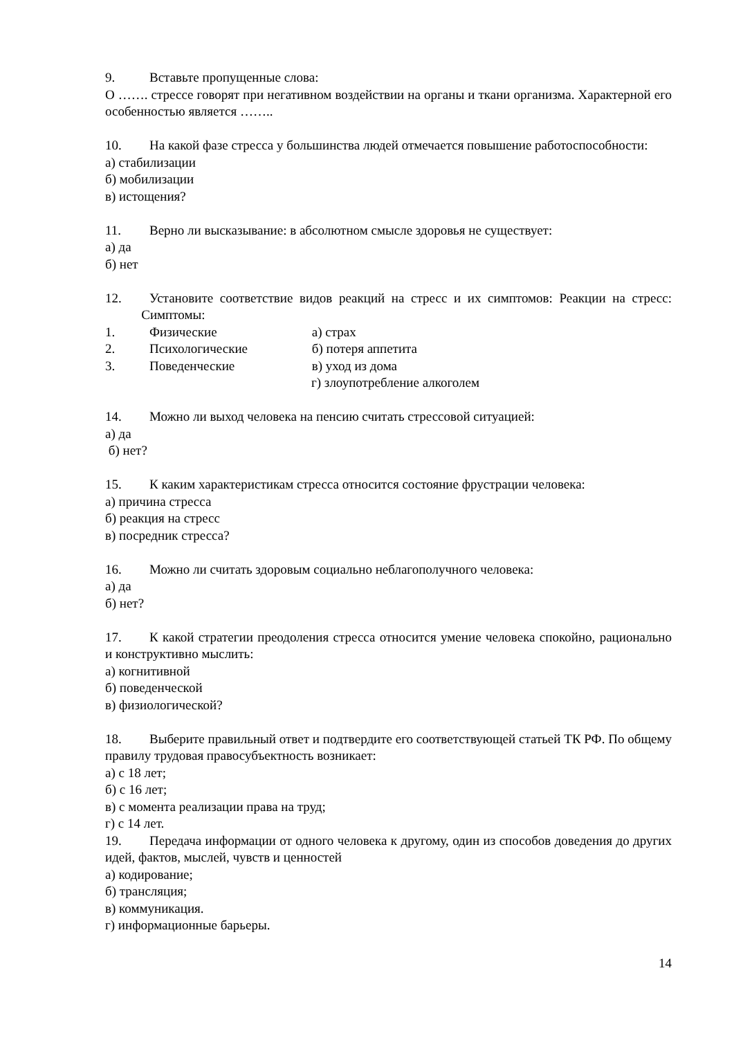9. Вставьте пропущенные слова:
О ……. стрессе говорят при негативном воздействии на органы и ткани организма. Характерной его особенностью является ……..
10. На какой фазе стресса у большинства людей отмечается повышение работоспособности:
а) стабилизации
б) мобилизации
в) истощения?
11. Верно ли высказывание: в абсолютном смысле здоровья не существует:
а) да
б) нет
12. Установите соответствие видов реакций на стресс и их симптомов: Реакции на стресс: Симптомы:
1. Физические а) страх
2. Психологические б) потеря аппетита
3. Поведенческие в) уход из дома
г) злоупотребление алкоголем
14. Можно ли выход человека на пенсию считать стрессовой ситуацией:
а) да
б) нет?
15. К каким характеристикам стресса относится состояние фрустрации человека:
а) причина стресса
б) реакция на стресс
в) посредник стресса?
16. Можно ли считать здоровым социально неблагополучного человека:
а) да
б) нет?
17. К какой стратегии преодоления стресса относится умение человека спокойно, рационально и конструктивно мыслить:
а) когнитивной
б) поведенческой
в) физиологической?
18. Выберите правильный ответ и подтвердите его соответствующей статьей ТК РФ. По общему правилу трудовая правосубъектность возникает:
а) с 18 лет;
б) с 16 лет;
в) с момента реализации права на труд;
г) с 14 лет.
19. Передача информации от одного человека к другому, один из способов доведения до других идей, фактов, мыслей, чувств и ценностей
а) кодирование;
б) трансляция;
в) коммуникация.
г) информационные барьеры.
14